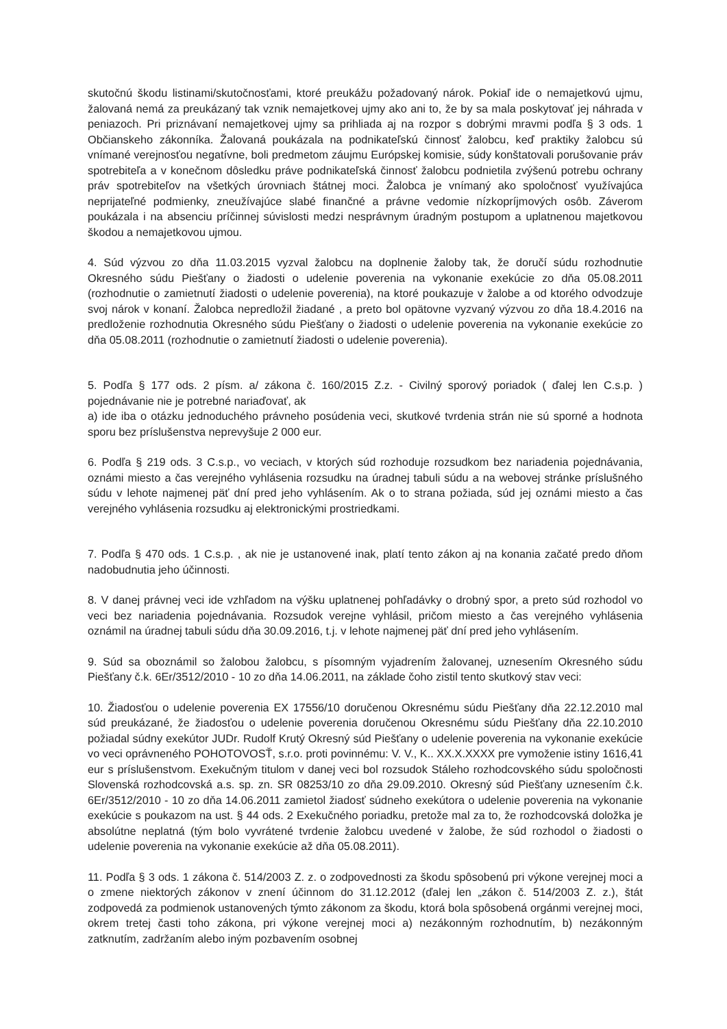skutočnú škodu listinami/skutočnosťami, ktoré preukážu požadovaný nárok. Pokiaľ ide o nemajetkovú ujmu, žalovaná nemá za preukázaný tak vznik nemajetkovej ujmy ako ani to, že by sa mala poskytovať jej náhrada v peniazoch. Pri priznávaní nemajetkovej ujmy sa prihliada aj na rozpor s dobrými mravmi podľa § 3 ods. 1 Občianskeho zákonníka. Žalovaná poukázala na podnikateľskú činnosť žalobcu, keď praktiky žalobcu sú vnímané verejnosťou negatívne, boli predmetom záujmu Európskej komisie, súdy konštatovali porušovanie práv spotrebiteľa a v konečnom dôsledku práve podnikateľská činnosť žalobcu podnietila zvýšenú potrebu ochrany práv spotrebiteľov na všetkých úrovniach štátnej moci. Žalobca je vnímaný ako spoločnosť využívajúca neprijateľné podmienky, zneužívajúce slabé finančné a právne vedomie nízkopríjmových osôb. Záverom poukázala i na absenciu príčinnej súvislosti medzi nesprávnym úradným postupom a uplatnenou majetkovou škodou a nemajetkovou ujmou.
4. Súd výzvou zo dňa 11.03.2015 vyzval žalobcu na doplnenie žaloby tak, že doručí súdu rozhodnutie Okresného súdu Piešťany o žiadosti o udelenie poverenia na vykonanie exekúcie zo dňa 05.08.2011 (rozhodnutie o zamietnutí žiadosti o udelenie poverenia), na ktoré poukazuje v žalobe a od ktorého odvodzuje svoj nárok v konaní. Žalobca nepredložil žiadané , a preto bol opätovne vyzvaný výzvou zo dňa 18.4.2016 na predloženie rozhodnutia Okresného súdu Piešťany o žiadosti o udelenie poverenia na vykonanie exekúcie zo dňa 05.08.2011 (rozhodnutie o zamietnutí žiadosti o udelenie poverenia).
5. Podľa § 177 ods. 2 písm. a/ zákona č. 160/2015 Z.z. - Civilný sporový poriadok ( ďalej len C.s.p. ) pojednávanie nie je potrebné nariaďovať, ak
a) ide iba o otázku jednoduchého právneho posúdenia veci, skutkové tvrdenia strán nie sú sporné a hodnota sporu bez príslušenstva neprevyšuje 2 000 eur.
6. Podľa § 219 ods. 3 C.s.p., vo veciach, v ktorých súd rozhoduje rozsudkom bez nariadenia pojednávania, oznámi miesto a čas verejného vyhlásenia rozsudku na úradnej tabuli súdu a na webovej stránke príslušného súdu v lehote najmenej päť dní pred jeho vyhlásením. Ak o to strana požiada, súd jej oznámi miesto a čas verejného vyhlásenia rozsudku aj elektronickými prostriedkami.
7. Podľa § 470 ods. 1 C.s.p. , ak nie je ustanovené inak, platí tento zákon aj na konania začaté predo dňom nadobudnutia jeho účinnosti.
8. V danej právnej veci ide vzhľadom na výšku uplatnenej pohľadávky o drobný spor, a preto súd rozhodol vo veci bez nariadenia pojednávania. Rozsudok verejne vyhlásil, pričom miesto a čas verejného vyhlásenia oznámil na úradnej tabuli súdu dňa 30.09.2016, t.j. v lehote najmenej päť dní pred jeho vyhlásením.
9. Súd sa oboznámil so žalobou žalobcu, s písomným vyjadrením žalovanej, uznesením Okresného súdu Piešťany č.k. 6Er/3512/2010 - 10 zo dňa 14.06.2011, na základe čoho zistil tento skutkový stav veci:
10. Žiadosťou o udelenie poverenia EX 17556/10 doručenou Okresnému súdu Piešťany dňa 22.12.2010 mal súd preukázané, že žiadosťou o udelenie poverenia doručenou Okresnému súdu Piešťany dňa 22.10.2010 požiadal súdny exekútor JUDr. Rudolf Krutý Okresný súd Piešťany o udelenie poverenia na vykonanie exekúcie vo veci oprávneného POHOTOVOSŤ, s.r.o. proti povinnému: V. V., K.. XX.X.XXXX pre vymoženie istiny 1616,41 eur s príslušenstvom. Exekučným titulom v danej veci bol rozsudok Stáleho rozhodcovského súdu spoločnosti Slovenská rozhodcovská a.s. sp. zn. SR 08253/10 zo dňa 29.09.2010. Okresný súd Piešťany uznesením č.k. 6Er/3512/2010 - 10 zo dňa 14.06.2011 zamietol žiadosť súdneho exekútora o udelenie poverenia na vykonanie exekúcie s poukazom na ust. § 44 ods. 2 Exekučného poriadku, pretože mal za to, že rozhodcovská doložka je absolútne neplatná (tým bolo vyvrátené tvrdenie žalobcu uvedené v žalobe, že súd rozhodol o žiadosti o udelenie poverenia na vykonanie exekúcie až dňa 05.08.2011).
11. Podľa § 3 ods. 1 zákona č. 514/2003 Z. z. o zodpovednosti za škodu spôsobenú pri výkone verejnej moci a o zmene niektorých zákonov v znení účinnom do 31.12.2012 (ďalej len „zákon č. 514/2003 Z. z.), štát zodpovedá za podmienok ustanovených týmto zákonom za škodu, ktorá bola spôsobená orgánmi verejnej moci, okrem tretej časti toho zákona, pri výkone verejnej moci a) nezákonným rozhodnutím, b) nezákonným zatknutím, zadržaním alebo iným pozbavením osobnej